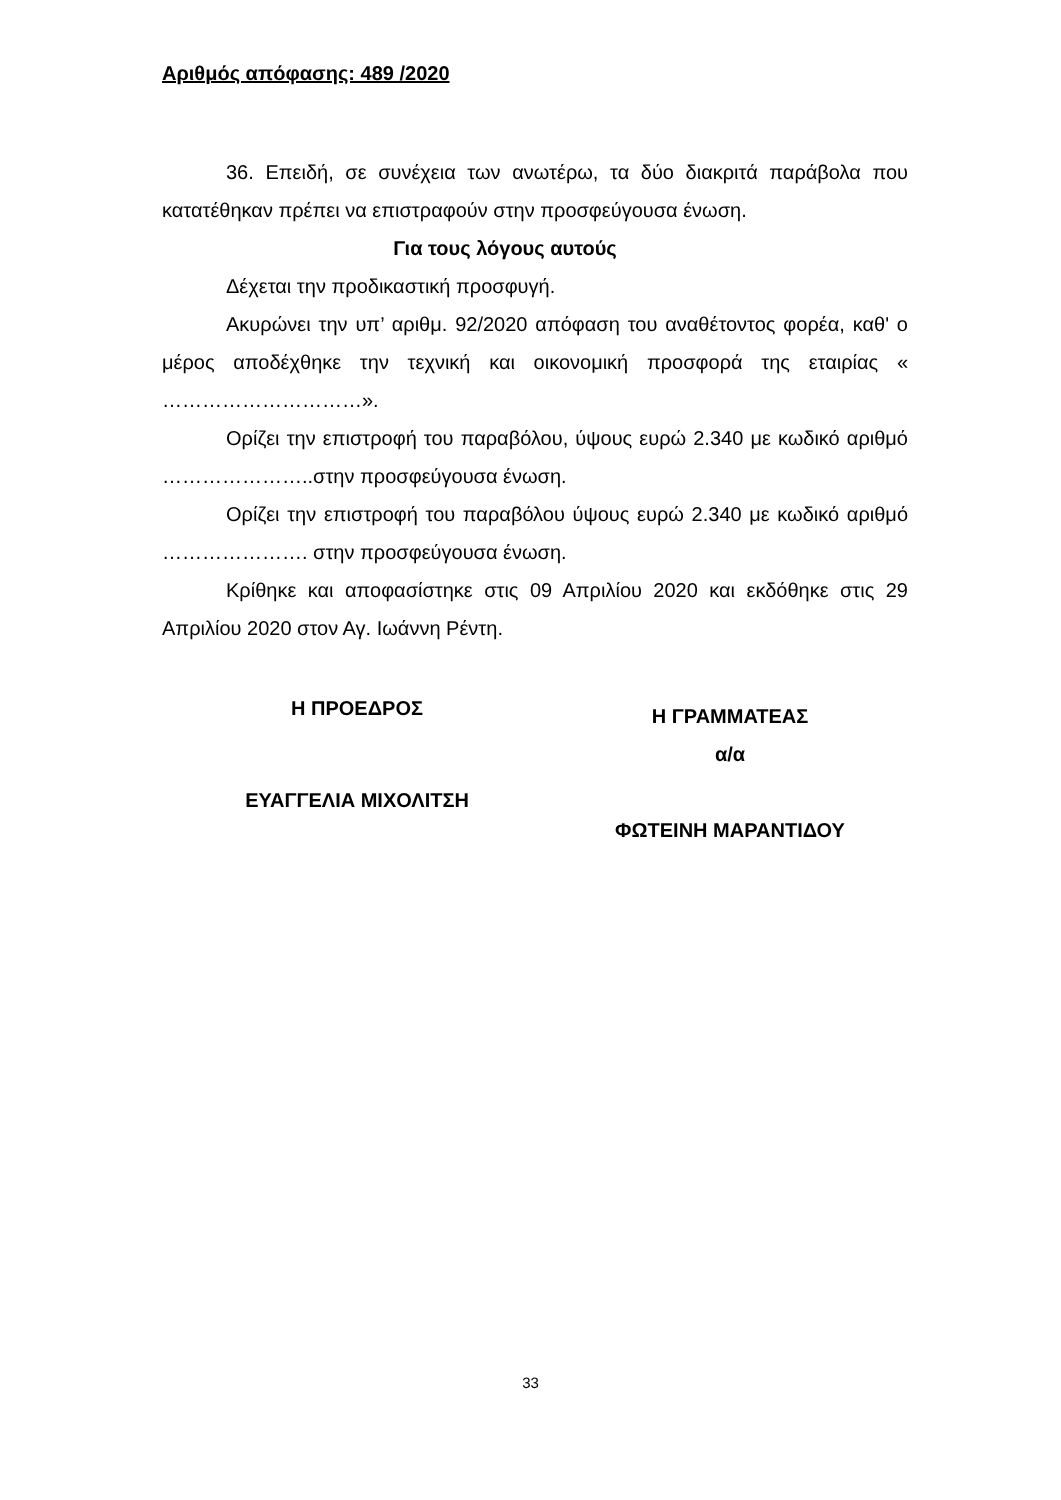Αριθμός απόφασης: 489 /2020
36. Επειδή, σε συνέχεια των ανωτέρω, τα δύο διακριτά παράβολα που κατατέθηκαν πρέπει να επιστραφούν στην προσφεύγουσα ένωση.
Για τους λόγους αυτούς
Δέχεται την προδικαστική προσφυγή.
Ακυρώνει την υπ’ αριθμ. 92/2020 απόφαση του αναθέτοντος φορέα, καθ' ο μέρος αποδέχθηκε την τεχνική και οικονομική προσφορά της εταιρίας « …………………………».
Ορίζει την επιστροφή του παραβόλου, ύψους ευρώ 2.340 με κωδικό αριθμό …………………..στην προσφεύγουσα ένωση.
Ορίζει την επιστροφή του παραβόλου ύψους ευρώ 2.340 με κωδικό αριθμό …………………. στην προσφεύγουσα ένωση.
Κρίθηκε και αποφασίστηκε στις 09 Απριλίου 2020 και εκδόθηκε στις 29 Απριλίου 2020 στον Αγ. Ιωάννη Ρέντη.
Η ΠΡΟΕΔΡΟΣ
ΕΥΑΓΓΕΛΙΑ ΜΙΧΟΛΙΤΣΗ
Η ΓΡΑΜΜΑΤΕΑΣ
α/α
ΦΩΤΕΙΝΗ ΜΑΡΑΝΤΙΔΟΥ
33